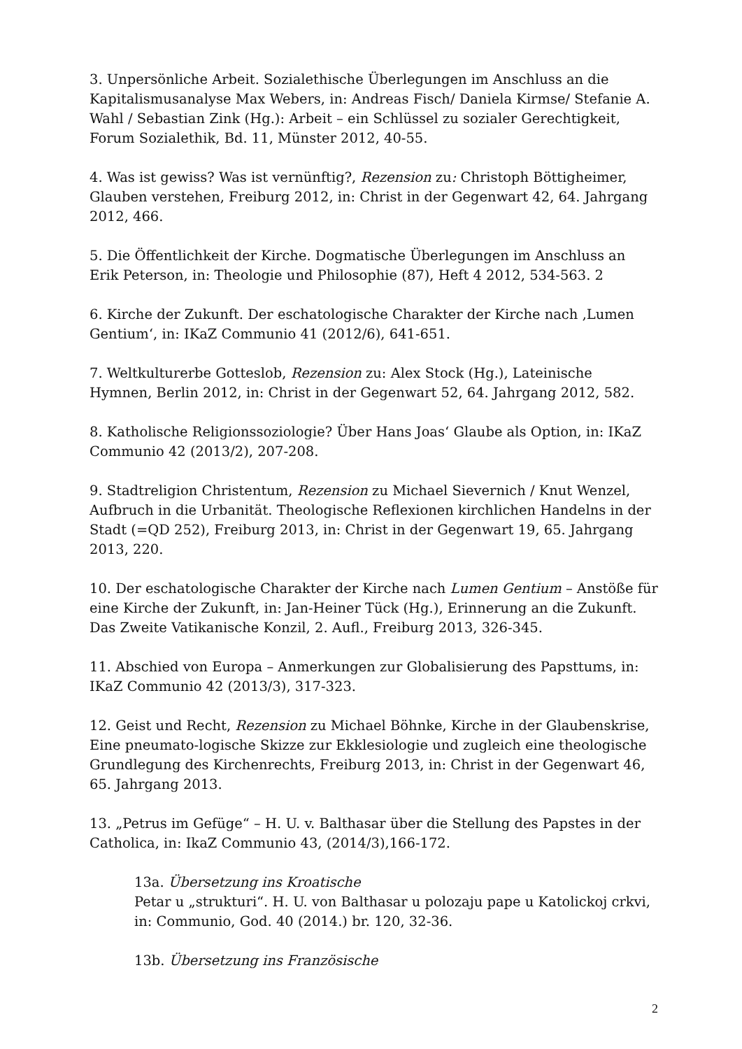3. Unpersönliche Arbeit. Sozialethische Überlegungen im Anschluss an die Kapitalismusanalyse Max Webers, in: Andreas Fisch/ Daniela Kirmse/ Stefanie A. Wahl / Sebastian Zink (Hg.): Arbeit – ein Schlüssel zu sozialer Gerechtigkeit, Forum Sozialethik, Bd. 11, Münster 2012, 40-55.
4. Was ist gewiss? Was ist vernünftig?, Rezension zu: Christoph Böttigheimer, Glauben verstehen, Freiburg 2012, in: Christ in der Gegenwart 42, 64. Jahrgang 2012, 466.
5. Die Öffentlichkeit der Kirche. Dogmatische Überlegungen im Anschluss an Erik Peterson, in: Theologie und Philosophie (87), Heft 4 2012, 534-563. 2
6. Kirche der Zukunft. Der eschatologische Charakter der Kirche nach ‚Lumen Gentium‘, in: IKaZ Communio 41 (2012/6), 641-651.
7. Weltkulturerbe Gotteslob, Rezension zu: Alex Stock (Hg.), Lateinische Hymnen, Berlin 2012, in: Christ in der Gegenwart 52, 64. Jahrgang 2012, 582.
8. Katholische Religionssoziologie? Über Hans Joas‘ Glaube als Option, in: IKaZ Communio 42 (2013/2), 207-208.
9. Stadtreligion Christentum, Rezension zu Michael Sievernich / Knut Wenzel, Aufbruch in die Urbanität. Theologische Reflexionen kirchlichen Handelns in der Stadt (=QD 252), Freiburg 2013, in: Christ in der Gegenwart 19, 65. Jahrgang 2013, 220.
10. Der eschatologische Charakter der Kirche nach Lumen Gentium – Anstöße für eine Kirche der Zukunft, in: Jan-Heiner Tück (Hg.), Erinnerung an die Zukunft. Das Zweite Vatikanische Konzil, 2. Aufl., Freiburg 2013, 326-345.
11. Abschied von Europa – Anmerkungen zur Globalisierung des Papsttums, in: IKaZ Communio 42 (2013/3), 317-323.
12. Geist und Recht, Rezension zu Michael Böhnke, Kirche in der Glaubenskrise, Eine pneumato-logische Skizze zur Ekklesiologie und zugleich eine theologische Grundlegung des Kirchenrechts, Freiburg 2013, in: Christ in der Gegenwart 46, 65. Jahrgang 2013.
13. „Petrus im Gefüge“ – H. U. v. Balthasar über die Stellung des Papstes in der Catholica, in: IkaZ Communio 43, (2014/3),166-172.
13a. Übersetzung ins Kroatische
Petar u „strukturi“. H. U. von Balthasar u polozaju pape u Katolickoj crkvi, in: Communio, God. 40 (2014.) br. 120, 32-36.
13b. Übersetzung ins Französische
2